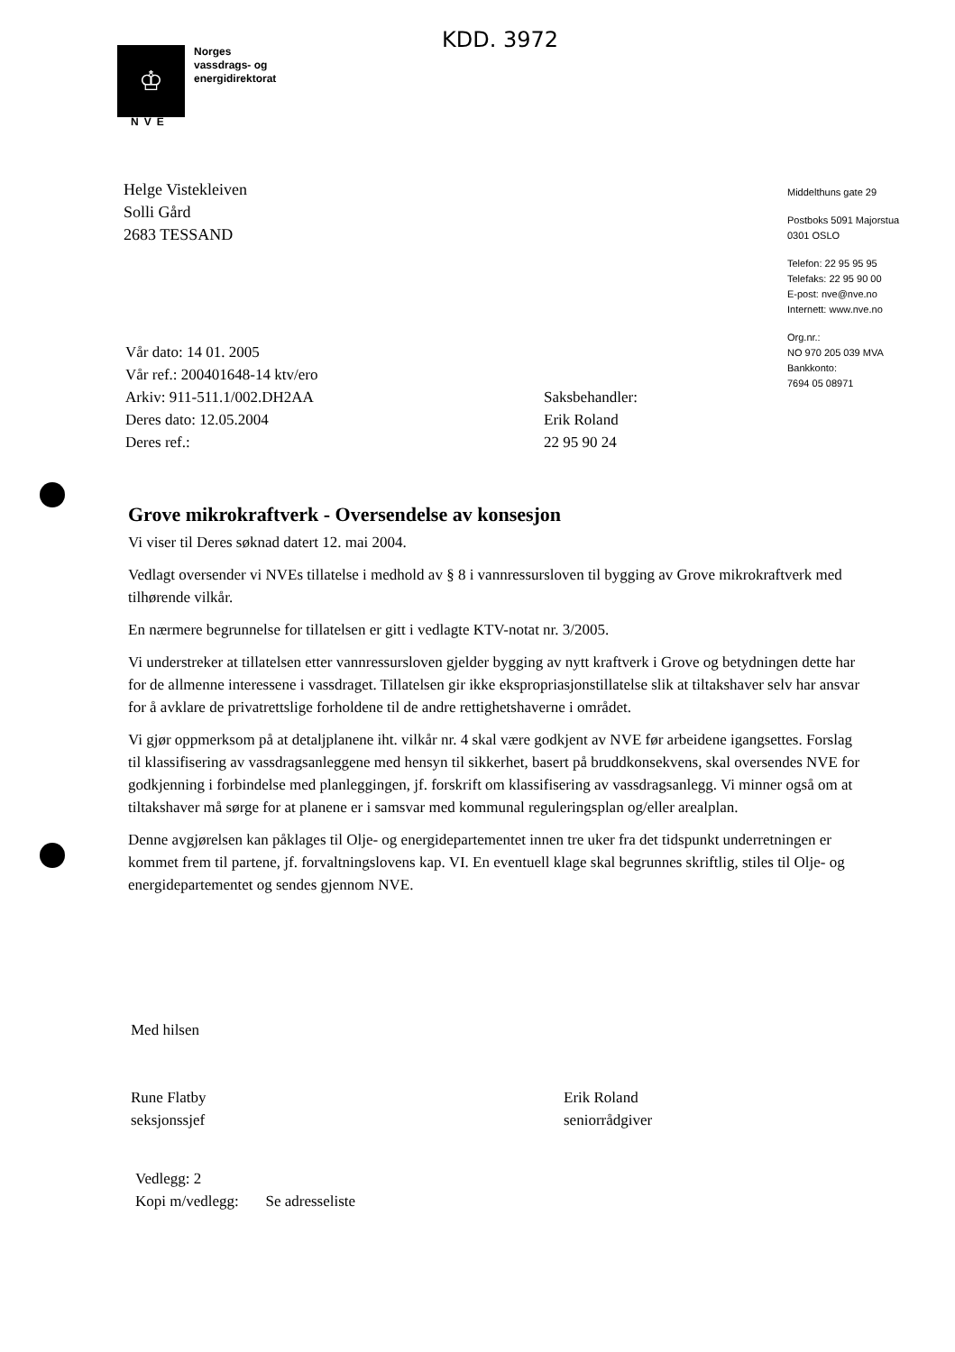KDD. 3972
♔
Norges
vassdrags- og
energidirektorat
NVE
Helge Vistekleiven
Solli Gård
2683 TESSAND
Middelthuns gate 29
Postboks 5091 Majorstua
0301 OSLO
Telefon: 22 95 95 95
Telefaks: 22 95 90 00
E-post: nve@nve.no
Internett: www.nve.no
Org.nr.:
NO 970 205 039 MVA
Bankkonto:
7694 05 08971
Vår dato: 14 01. 2005
Vår ref.: 200401648-14 ktv/ero
Arkiv: 911-511.1/002.DH2AA
Deres dato: 12.05.2004
Deres ref.:
Saksbehandler:
Erik Roland
22 95 90 24
Grove mikrokraftverk - Oversendelse av konsesjon
Vi viser til Deres søknad datert 12. mai 2004.
Vedlagt oversender vi NVEs tillatelse i medhold av § 8 i vannressursloven til bygging av Grove mikrokraftverk med tilhørende vilkår.
En nærmere begrunnelse for tillatelsen er gitt i vedlagte KTV-notat nr. 3/2005.
Vi understreker at tillatelsen etter vannressursloven gjelder bygging av nytt kraftverk i Grove og betydningen dette har for de allmenne interessene i vassdraget. Tillatelsen gir ikke ekspropriasjonstillatelse slik at tiltakshaver selv har ansvar for å avklare de privatrettslige forholdene til de andre rettighetshaverne i området.
Vi gjør oppmerksom på at detaljplanene iht. vilkår nr. 4 skal være godkjent av NVE før arbeidene igangsettes. Forslag til klassifisering av vassdragsanleggene med hensyn til sikkerhet, basert på bruddkonsekvens, skal oversendes NVE for godkjenning i forbindelse med planleggingen, jf. forskrift om klassifisering av vassdragsanlegg. Vi minner også om at tiltakshaver må sørge for at planene er i samsvar med kommunal reguleringsplan og/eller arealplan.
Denne avgjørelsen kan påklages til Olje- og energidepartementet innen tre uker fra det tidspunkt underretningen er kommet frem til partene, jf. forvaltningslovens kap. VI. En eventuell klage skal begrunnes skriftlig, stiles til Olje- og energidepartementet og sendes gjennom NVE.
Med hilsen
Rune Flatby
seksjonssjef
Erik Roland
seniorrådgiver
Vedlegg: 2
Kopi m/vedlegg: Se adresseliste